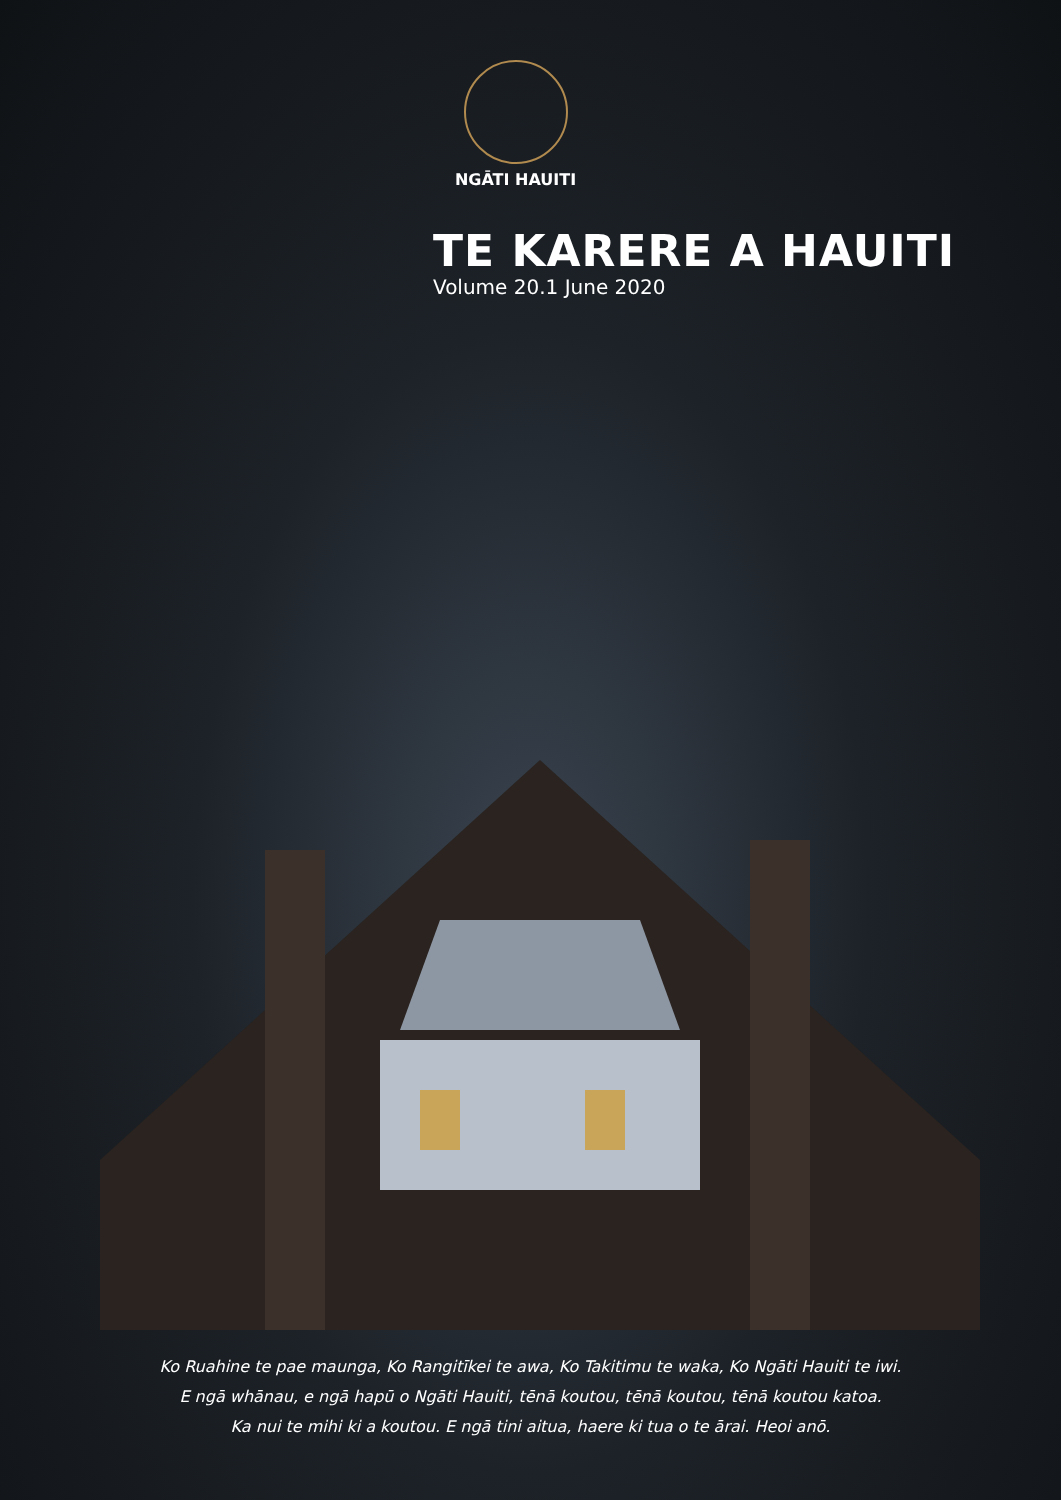NGĀTI HAUITI
TE KARERE A HAUITI
Volume 20.1 June 2020
Ko Ruahine te pae maunga, Ko Rangitīkei te awa, Ko Takitimu te waka, Ko Ngāti Hauiti te iwi.
E ngā whānau, e ngā hapū o Ngāti Hauiti, tēnā koutou, tēnā koutou, tēnā koutou katoa.
Ka nui te mihi ki a koutou. E ngā tini aitua, haere ki tua o te ārai. Heoi anō.